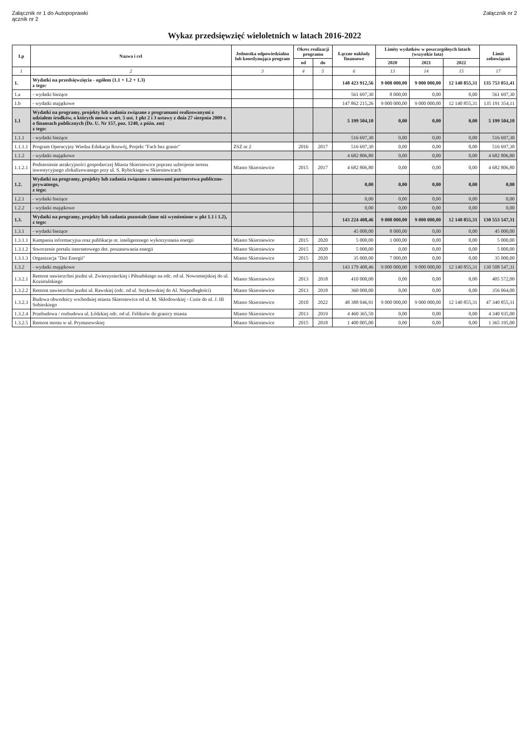Załącznik nr 1 do Autopoprawki
ącznik nr 2
Załącznik nr 2
Wykaz przedsięwzięć wieloletnich w latach 2016-2022
| Lp | Nazwa i cel | Jednostka odpowiedzialna lub koordynująca program | Okres realizacji programu | | Łączne nakłady finansowe | Limity wydatków w poszczególnych latach (wszystkie lata) | | | Limit zobowiązań |
| --- | --- | --- | --- | --- | --- | --- | --- | --- | --- |
| | | | od | do | | 2020 | 2021 | 2022 | |
| 1 | 2 | 3 | 4 | 5 | 6 | 13 | 14 | 15 | 17 |
| 1. | Wydatki na przedsięwzięcia - ogółem (1.1 + 1.2 + 1.3) z tego: | | | | 148 423 912,56 | 9 008 000,00 | 9 000 000,00 | 12 140 855,31 | 135 753 051,41 |
| 1.a | - wydatki bieżące | | | | 561 697,30 | 8 000,00 | 0,00 | 0,00 | 561 697,30 |
| 1.b | - wydatki majątkowe | | | | 147 862 215,26 | 9 000 000,00 | 9 000 000,00 | 12 140 855,31 | 135 191 354,11 |
| 1.1 | Wydatki na programy, projekty lub zadania związane z programami realizowanymi z udziałem środków, o których mowa w art. 5 ust. 1 pkt 2 i 3 ustawy z dnia 27 sierpnia 2009 r. o finansach publicznych (Dz. U. Nr 157, poz. 1240, z późn. zm) z tego: | | | | 5 199 504,10 | 0,00 | 0,00 | 0,00 | 5 199 504,10 |
| 1.1.1 | - wydatki bieżące | | | | 516 697,30 | 0,00 | 0,00 | 0,00 | 516 697,30 |
| 1.1.1.1 | Program Operacyjny Wiedza Edukacja Rozwój, Projekt "Fach bez granic" | ZSZ nr 2 | 2016 | 2017 | 516 697,30 | 0,00 | 0,00 | 0,00 | 516 697,30 |
| 1.1.2 | - wydatki majątkowe | | | | 4 682 806,80 | 0,00 | 0,00 | 0,00 | 4 682 806,80 |
| 1.1.2.1 | Podniesienie atrakcyjności gospodarczej Miasta Skierniewice poprzez uzbrojenie terenu inwestycyjnego zlokalizowanego przy ul. S. Rybickiego w Skierniewicach | Miasto Skierniewice | 2015 | 2017 | 4 682 806,80 | 0,00 | 0,00 | 0,00 | 4 682 806,80 |
| 1.2. | Wydatki na programy, projekty lub zadania związane z umowami partnerstwa publiczno-prywatnego, z tego: | | | | 0,00 | 0,00 | 0,00 | 0,00 | 0,00 |
| 1.2.1 | - wydatki bieżące | | | | 0,00 | 0,00 | 0,00 | 0,00 | 0,00 |
| 1.2.2 | - wydatki majątkowe | | | | 0,00 | 0,00 | 0,00 | 0,00 | 0,00 |
| 1.3. | Wydatki na programy, projekty lub zadania pozostałe (inne niż wymienione w pkt 1.1 i 1.2), z tego: | | | | 143 224 408,46 | 9 008 000,00 | 9 000 000,00 | 12 140 855,31 | 130 553 547,31 |
| 1.3.1 | - wydatki bieżące | | | | 45 000,00 | 8 000,00 | 0,00 | 0,00 | 45 000,00 |
| 1.3.1.1 | Kampania informacyjna oraz publikacje nt. inteligentnego wykorzystania energii | Miasto Skierniewice | 2015 | 2020 | 5 000,00 | 1 000,00 | 0,00 | 0,00 | 5 000,00 |
| 1.3.1.2 | Stworzenie portalu internetowego dot. poszanowania energii | Miasto Skierniewice | 2015 | 2020 | 5 000,00 | 0,00 | 0,00 | 0,00 | 5 000,00 |
| 1.3.1.3 | Organizacja "Dni Energii" | Miasto Skierniewice | 2015 | 2020 | 35 000,00 | 7 000,00 | 0,00 | 0,00 | 35 000,00 |
| 1.3.2 | - wydatki majątkowe | | | | 143 179 408,46 | 9 000 000,00 | 9 000 000,00 | 12 140 855,31 | 130 508 547,31 |
| 1.3.2.1 | Remont nawierzchni jezdni ul. Zwierzynieckiej i Piłsudskiego na odc. od ul. Nowomiejskiej do ul. Kozietulskiego | Miasto Skierniewice | 2013 | 2018 | 410 000,00 | 0,00 | 0,00 | 0,00 | 405 572,00 |
| 1.3.2.2 | Remont nawierzchni jezdni ul. Rawskiej (odc. od ul. Strykowskiej do Al. Niepodległości) | Miasto Skierniewice | 2013 | 2018 | 360 000,00 | 0,00 | 0,00 | 0,00 | 356 064,00 |
| 1.3.2.3 | Budowa obwodnicy wschodniej miasta Skierniewice od ul. M. Skłodowskiej - Curie do ul. J. III Sobieskiego | Miasto Skierniewice | 2010 | 2022 | 48 388 046,91 | 9 000 000,00 | 9 000 000,00 | 12 140 855,31 | 47 340 855,31 |
| 1.3.2.4 | Przebudowa / rozbudowa ul. Łódzkiej odc. od ul. Feliksów do granicy miasta | Miasto Skierniewice | 2013 | 2019 | 4 460 365,50 | 0,00 | 0,00 | 0,00 | 4 340 935,00 |
| 1.3.2.5 | Remont mostu w ul. Prymasowskiej | Miasto Skierniewice | 2015 | 2018 | 1 400 005,00 | 0,00 | 0,00 | 0,00 | 1 365 195,00 |